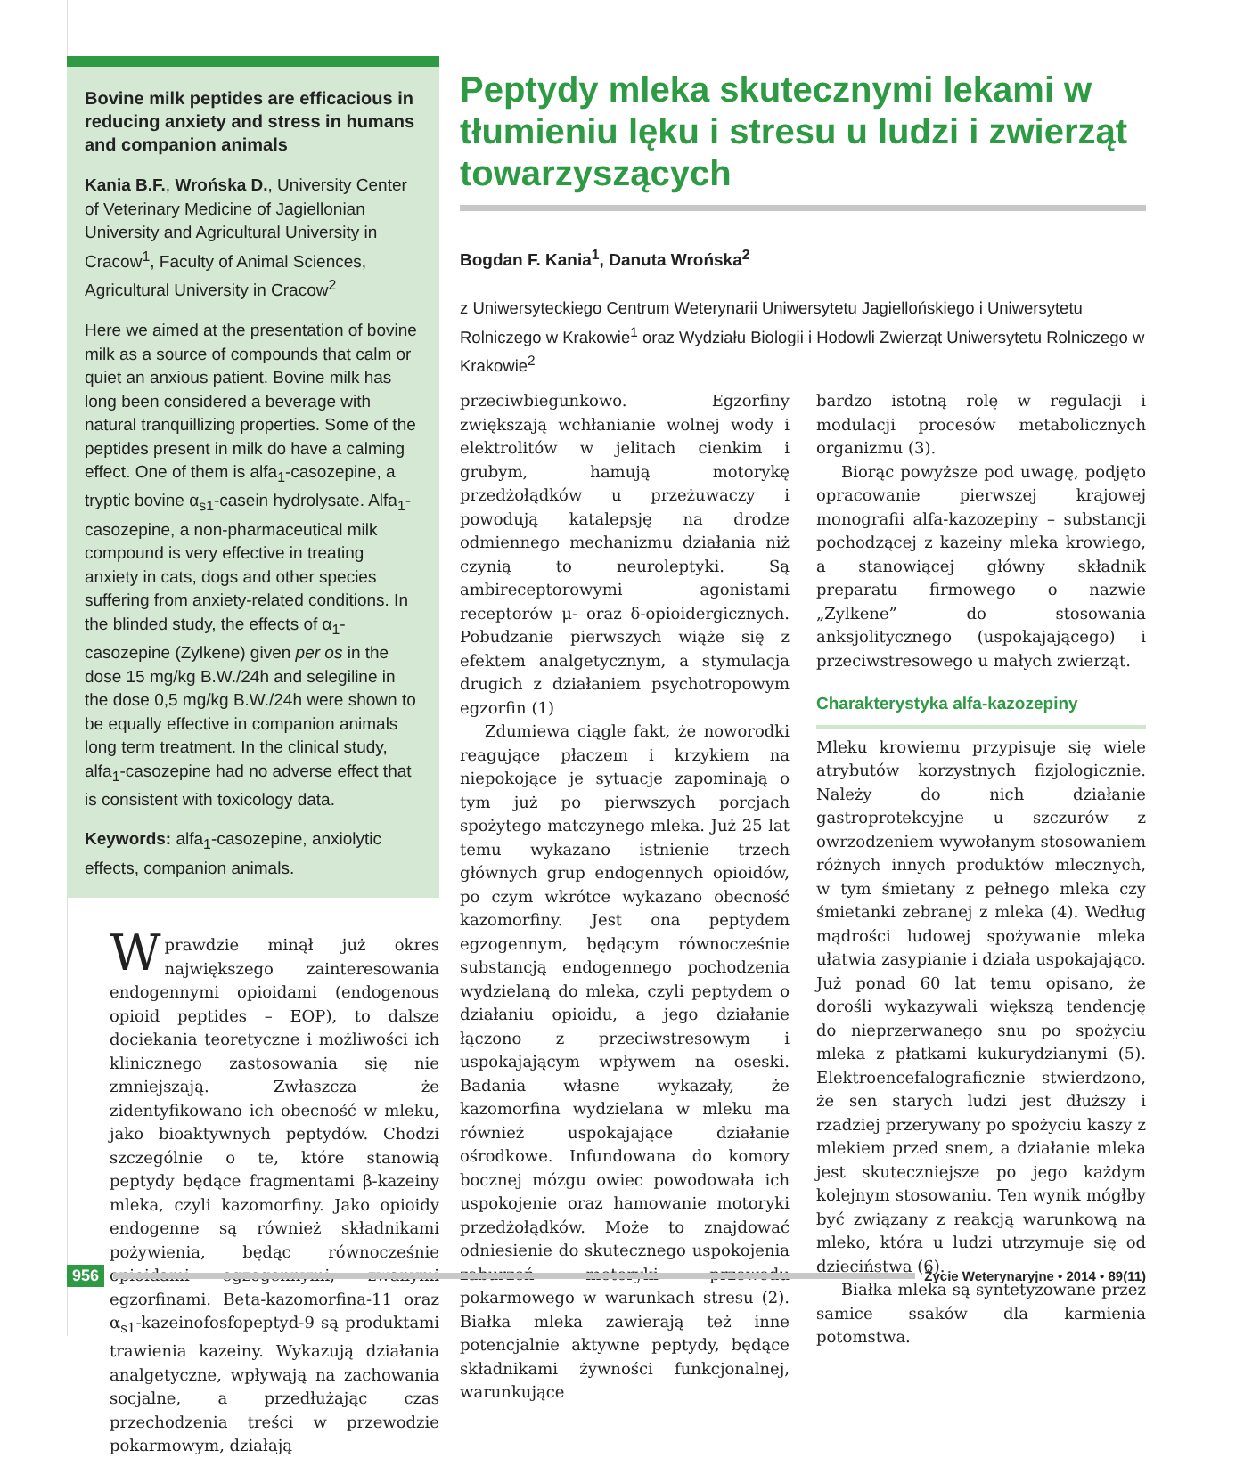Bovine milk peptides are efficacious in reducing anxiety and stress in humans and companion animals
Kania B.F., Wrońska D., University Center of Veterinary Medicine of Jagiellonian University and Agricultural University in Cracow<sup>1</sup>, Faculty of Animal Sciences, Agricultural University in Cracow<sup>2</sup>
Here we aimed at the presentation of bovine milk as a source of compounds that calm or quiet an anxious patient. Bovine milk has long been considered a beverage with natural tranquillizing properties. Some of the peptides present in milk do have a calming effect. One of them is alfa<sub>1</sub>-casozepine, a tryptic bovine α<sub>s1</sub>-casein hydrolysate. Alfa<sub>1</sub>-casozepine, a non-pharmaceutical milk compound is very effective in treating anxiety in cats, dogs and other species suffering from anxiety-related conditions. In the blinded study, the effects of α<sub>1</sub>-casozepine (Zylkene) given per os in the dose 15 mg/kg B.W./24h and selegiline in the dose 0,5 mg/kg B.W./24h were shown to be equally effective in companion animals long term treatment. In the clinical study, alfa<sub>1</sub>-casozepine had no adverse effect that is consistent with toxicology data.
Keywords: alfa<sub>1</sub>-casozepine, anxiolytic effects, companion animals.
Wprawdzie minął już okres największego zainteresowania endogennymi opioidami (endogenous opioid peptides – EOP), to dalsze dociekania teoretyczne i możliwości ich klinicznego zastosowania się nie zmniejszają. Zwłaszcza że zidentyfikowano ich obecność w mleku, jako bioaktywnych peptydów. Chodzi szczególnie o te, które stanowią peptydy będące fragmentami β-kazeiny mleka, czyli kazomorfiny. Jako opioidy endogenne są również składnikami pożywienia, będąc równocześnie opioidami egzogennymi, zwanymi egzorfinami. Beta-kazomorfina-11 oraz α<sub>s1</sub>-kazeinofosfopeptyd-9 są produktami trawienia kazeiny. Wykazują działania analgetyczne, wpływają na zachowania socjalne, a przedłużając czas przechodzenia treści w przewodzie pokarmowym, działają
Peptydy mleka skutecznymi lekami w tłumieniu lęku i stresu u ludzi i zwierząt towarzyszących
Bogdan F. Kania<sup>1</sup>, Danuta Wrońska<sup>2</sup>
z Uniwersyteckiego Centrum Weterynarii Uniwersytetu Jagiellońskiego i Uniwersytetu Rolniczego w Krakowie<sup>1</sup> oraz Wydziału Biologii i Hodowli Zwierząt Uniwersytetu Rolniczego w Krakowie<sup>2</sup>
przeciwbiegunkowo. Egzorfiny zwiększają wchłanianie wolnej wody i elektrolitów w jelitach cienkim i grubym, hamują motorykę przedżołądków u przeżuwaczy i powodują katalepsję na drodze odmiennego mechanizmu działania niż czynią to neuroleptyki. Są ambireceptorowymi agonistami receptorów μ- oraz δ-opioidergicznych. Pobudzanie pierwszych wiąże się z efektem analgetycznym, a stymulacja drugich z działaniem psychotropowym egzorfin (1)
Zdumiewa ciągle fakt, że noworodki reagujące płaczem i krzykiem na niepokojące je sytuacje zapominają o tym już po pierwszych porcjach spożytego matczynego mleka. Już 25 lat temu wykazano istnienie trzech głównych grup endogennych opioidów, po czym wkrótce wykazano obecność kazomorfiny. Jest ona peptydem egzogennym, będącym równocześnie substancją endogennego pochodzenia wydzielaną do mleka, czyli peptydem o działaniu opioidu, a jego działanie łączono z przeciwstresowym i uspokajającym wpływem na oseski. Badania własne wykazały, że kazomorfina wydzielana w mleku ma również uspokajające działanie ośrodkowe. Infundowana do komory bocznej mózgu owiec powodowała ich uspokojenie oraz hamowanie motoryki przedżołądków. Może to znajdować odniesienie do skutecznego uspokojenia zaburzeń motoryki przewodu pokarmowego w warunkach stresu (2). Białka mleka zawierają też inne potencjalnie aktywne peptydy, będące składnikami żywności funkcjonalnej, warunkujące
bardzo istotną rolę w regulacji i modulacji procesów metabolicznych organizmu (3).
Biorąc powyższe pod uwagę, podjęto opracowanie pierwszej krajowej monografii alfa-kazozepiny – substancji pochodzącej z kazeiny mleka krowiego, a stanowiącej główny składnik preparatu firmowego o nazwie „Zylkene” do stosowania anksjolitycznego (uspokajającego) i przeciwstresowego u małych zwierząt.
Charakterystyka alfa-kazozepiny
Mleku krowiemu przypisuje się wiele atrybutów korzystnych fizjologicznie. Należy do nich działanie gastroprotekcyjne u szczurów z owrzodzeniem wywołanym stosowaniem różnych innych produktów mlecznych, w tym śmietany z pełnego mleka czy śmietanki zebranej z mleka (4). Według mądrości ludowej spożywanie mleka ułatwia zasypianie i działa uspokajająco. Już ponad 60 lat temu opisano, że dorośli wykazywali większą tendencję do nieprzerwanego snu po spożyciu mleka z płatkami kukurydzianymi (5). Elektroencefalograficznie stwierdzono, że sen starych ludzi jest dłuższy i rzadziej przerywany po spożyciu kaszy z mlekiem przed snem, a działanie mleka jest skuteczniejsze po jego każdym kolejnym stosowaniu. Ten wynik mógłby być związany z reakcją warunkową na mleko, która u ludzi utrzymuje się od dzieciństwa (6).
Białka mleka są syntetyzowane przez samice ssaków dla karmienia potomstwa.
956 Życie Weterynaryjne • 2014 • 89(11)